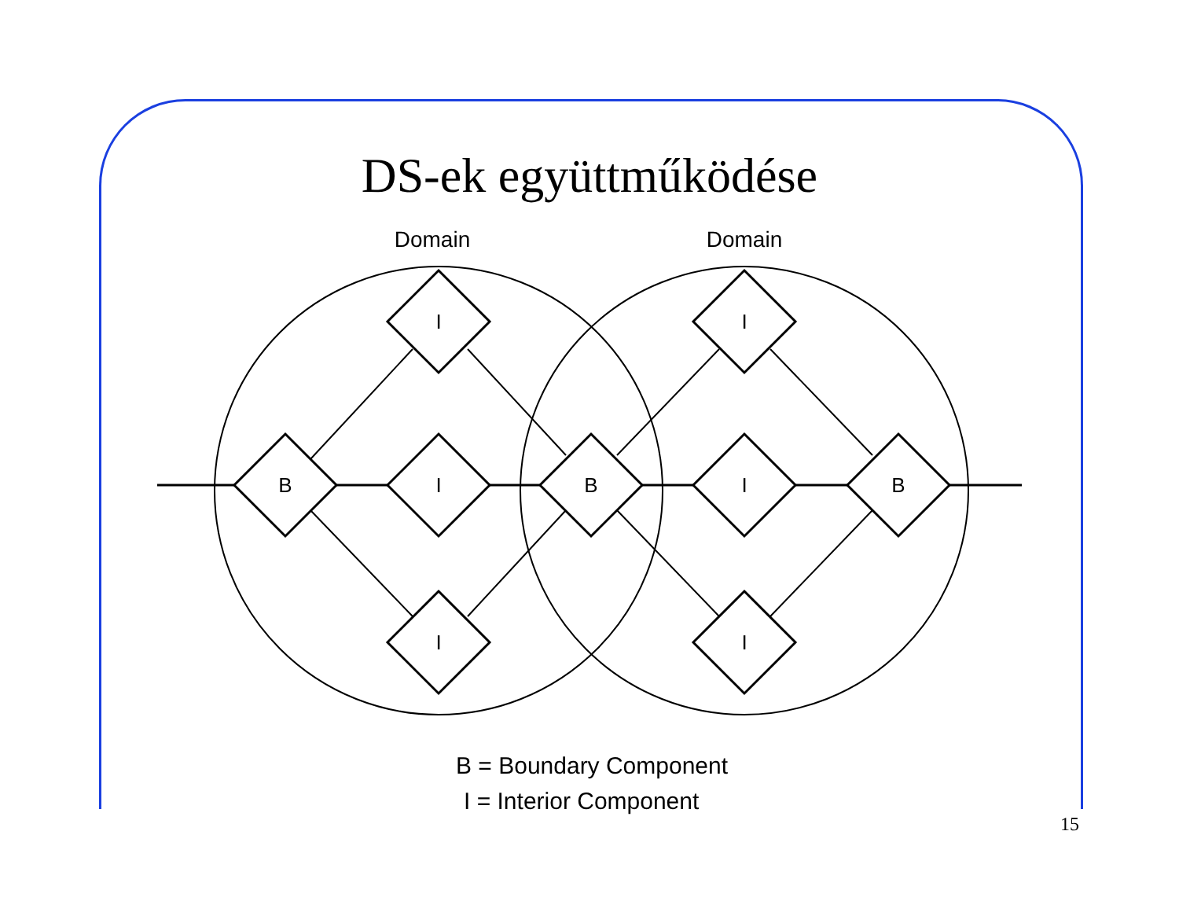DS-ek együttműködése
Domain
Domain
B
I
B
I
B
I
I
I
I
B = Boundary Component
I = Interior Component
15